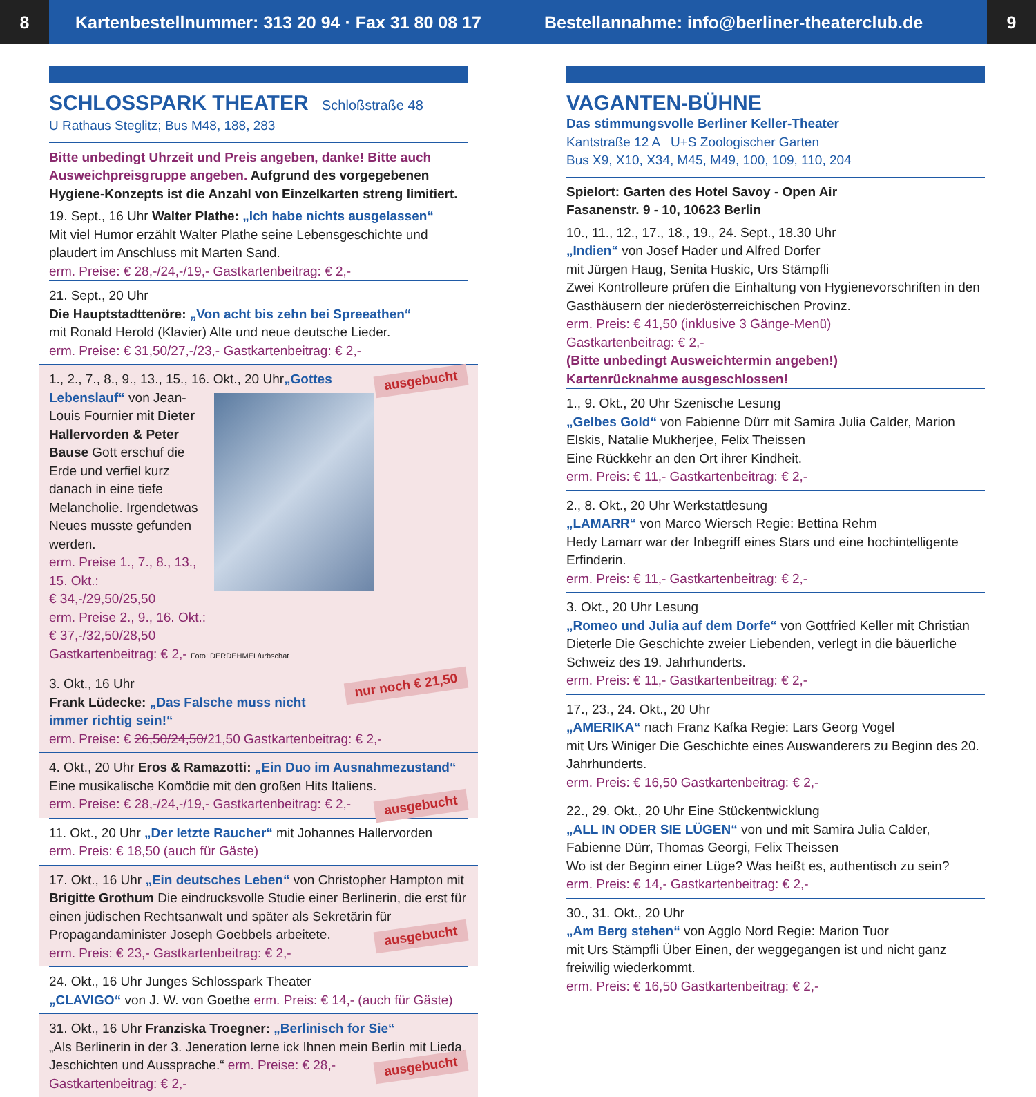8
Kartenbestellnummer: 313 20 94 · Fax 31 80 08 17
Bestellannahme: info@berliner-theaterclub.de
9
SCHLOSSPARK THEATER Schloßstraße 48
U Rathaus Steglitz; Bus M48, 188, 283
Bitte unbedingt Uhrzeit und Preis angeben, danke! Bitte auch Ausweichpreisgruppe angeben. Aufgrund des vorgegebenen Hygiene-Konzepts ist die Anzahl von Einzelkarten streng limitiert.
19. Sept., 16 Uhr Walter Plathe: „Ich habe nichts ausgelassen“
Mit viel Humor erzählt Walter Plathe seine Lebensgeschichte und plaudert im Anschluss mit Marten Sand.
erm. Preise: € 28,-/24,-/19,- Gastkartenbeitrag: € 2,-
21. Sept., 20 Uhr
Die Hauptstadttenöre: „Von acht bis zehn bei Spreeathen“
mit Ronald Herold (Klavier) Alte und neue deutsche Lieder.
erm. Preise: € 31,50/27,-/23,- Gastkartenbeitrag: € 2,-
ausgebucht 1., 2., 7., 8., 9., 13., 15., 16. Okt., 20 Uhr
„Gottes Lebenslauf“ von Jean-Louis Fournier mit Dieter Hallervorden & Peter Bause Gott erschuf die Erde und verfiel kurz danach in eine tiefe Melancholie. Irgendetwas Neues musste gefunden werden.
erm. Preise 1., 7., 8., 13., 15. Okt.:
€ 34,-/29,50/25,50
erm. Preise 2., 9., 16. Okt.:
€ 37,-/32,50/28,50
Gastkartenbeitrag: € 2,- Foto: DERDEHMEL/urbschat
nur noch € 21,50 3. Okt., 16 Uhr
Frank Lüdecke: „Das Falsche muss nicht immer richtig sein!“
erm. Preise: € 26,50/24,50/21,50 Gastkartenbeitrag: € 2,-
4. Okt., 20 Uhr Eros & Ramazotti: „Ein Duo im Ausnahmezustand“
Eine musikalische Komödie mit den großen Hits Italiens. ausgebucht
erm. Preise: € 28,-/24,-/19,- Gastkartenbeitrag: € 2,-
11. Okt., 20 Uhr „Der letzte Raucher“ mit Johannes Hallervorden
erm. Preis: € 18,50 (auch für Gäste)
17. Okt., 16 Uhr „Ein deutsches Leben“ von Christopher Hampton mit Brigitte Grothum Die eindrucksvolle Studie einer Berlinerin, die erst für einen jüdischen Rechtsanwalt und später als Sekretärin für Propagandaminister Joseph Goebbels arbeitete. ausgebucht
erm. Preis: € 23,- Gastkartenbeitrag: € 2,-
24. Okt., 16 Uhr Junges Schlosspark Theater
„CLAVIGO“ von J. W. von Goethe erm. Preis: € 14,- (auch für Gäste)
31. Okt., 16 Uhr Franziska Troegner: „Berlinisch for Sie“
„Als Berlinerin in der 3. Jeneration lerne ick Ihnen mein Berlin mit Lieda, Jeschichten und Aussprache.“ erm. Preise: € 28,- ausgebucht
Gastkartenbeitrag: € 2,-
VAGANTEN-BÜHNE
Das stimmungsvolle Berliner Keller-Theater
Kantstraße 12 A U+S Zoologischer Garten
Bus X9, X10, X34, M45, M49, 100, 109, 110, 204
Spielort: Garten des Hotel Savoy - Open Air
Fasanenstr. 9 - 10, 10623 Berlin
10., 11., 12., 17., 18., 19., 24. Sept., 18.30 Uhr
„Indien“ von Josef Hader und Alfred Dorfer
mit Jürgen Haug, Senita Huskic, Urs Stämpfli
Zwei Kontrolleure prüfen die Einhaltung von Hygienevorschriften in den Gasthäusern der niederösterreichischen Provinz.
erm. Preis: € 41,50 (inklusive 3 Gänge-Menü)
Gastkartenbeitrag: € 2,-
(Bitte unbedingt Ausweichtermin angeben!)
Kartenrücknahme ausgeschlossen!
1., 9. Okt., 20 Uhr Szenische Lesung
„Gelbes Gold“ von Fabienne Dürr mit Samira Julia Calder, Marion Elskis, Natalie Mukherjee, Felix Theissen
Eine Rückkehr an den Ort ihrer Kindheit.
erm. Preis: € 11,- Gastkartenbeitrag: € 2,-
2., 8. Okt., 20 Uhr Werkstattlesung
„LAMARR“ von Marco Wiersch Regie: Bettina Rehm
Hedy Lamarr war der Inbegriff eines Stars und eine hochintelligente Erfinderin.
erm. Preis: € 11,- Gastkartenbeitrag: € 2,-
3. Okt., 20 Uhr Lesung
„Romeo und Julia auf dem Dorfe“ von Gottfried Keller mit Christian Dieterle Die Geschichte zweier Liebenden, verlegt in die bäuerliche Schweiz des 19. Jahrhunderts.
erm. Preis: € 11,- Gastkartenbeitrag: € 2,-
17., 23., 24. Okt., 20 Uhr
„AMERIKA“ nach Franz Kafka Regie: Lars Georg Vogel
mit Urs Winiger Die Geschichte eines Auswanderers zu Beginn des 20. Jahrhunderts.
erm. Preis: € 16,50 Gastkartenbeitrag: € 2,-
22., 29. Okt., 20 Uhr Eine Stückentwicklung
„ALL IN ODER SIE LÜGEN“ von und mit Samira Julia Calder, Fabienne Dürr, Thomas Georgi, Felix Theissen
Wo ist der Beginn einer Lüge? Was heißt es, authentisch zu sein?
erm. Preis: € 14,- Gastkartenbeitrag: € 2,-
30., 31. Okt., 20 Uhr
„Am Berg stehen“ von Agglo Nord Regie: Marion Tuor
mit Urs Stämpfli Über Einen, der weggegangen ist und nicht ganz freiwilig wiederkommt.
erm. Preis: € 16,50 Gastkartenbeitrag: € 2,-